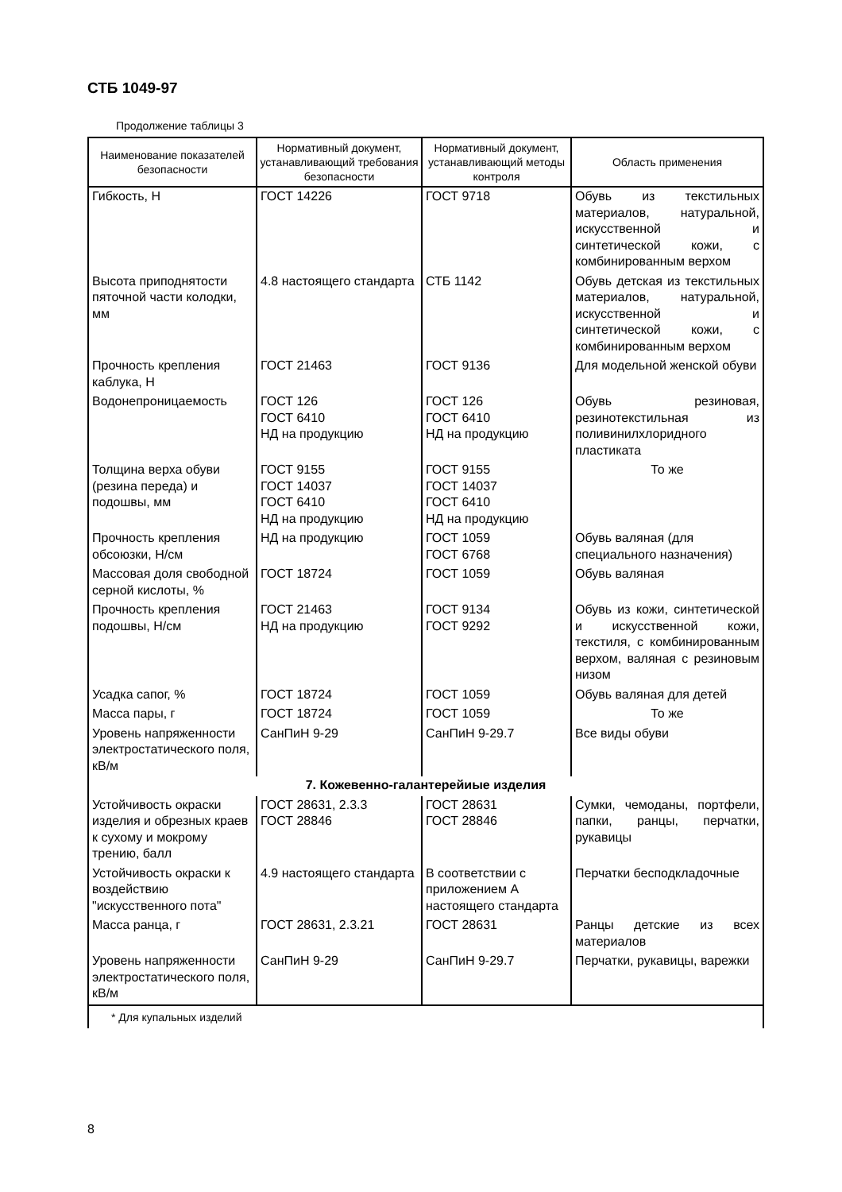СТБ 1049-97
Продолжение таблицы 3
| Наименование показателей безопасности | Нормативный документ, устанавливающий требования безопасности | Нормативный документ, устанавливающий методы контроля | Область применения |
| --- | --- | --- | --- |
| Гибкость, Н | ГОСТ 14226 | ГОСТ 9718 | Обувь из текстильных материалов, натуральной, искусственной и синтетической кожи, с комбинированным верхом |
| Высота приподнятости пяточной части колодки, мм | 4.8 настоящего стандарта | СТБ 1142 | Обувь детская из текстильных материалов, натуральной, искусственной и синтетической кожи, с комбинированным верхом |
| Прочность крепления каблука, Н | ГОСТ 21463 | ГОСТ 9136 | Для модельной женской обуви |
| Водонепроницаемость | ГОСТ 126 ГОСТ 6410 НД на продукцию | ГОСТ 126 ГОСТ 6410 НД на продукцию | Обувь резиновая, резинотекстильная из поливинилхлоридного пластиката |
| Толщина верха обуви (резина переда) и подошвы, мм | ГОСТ 9155 ГОСТ 14037 ГОСТ 6410 НД на продукцию | ГОСТ 9155 ГОСТ 14037 ГОСТ 6410 НД на продукцию | То же |
| Прочность крепления обсоюзки, Н/см | НД на продукцию | ГОСТ 1059 ГОСТ 6768 | Обувь валяная (для специального назначения) |
| Массовая доля свободной серной кислоты, % | ГОСТ 18724 | ГОСТ 1059 | Обувь валяная |
| Прочность крепления подошвы, Н/см | ГОСТ 21463 НД на продукцию | ГОСТ 9134 ГОСТ 9292 | Обувь из кожи, синтетической и искусственной кожи, текстиля, с комбинированным верхом, валяная с резиновым низом |
| Усадка сапог, % | ГОСТ 18724 | ГОСТ 1059 | Обувь валяная для детей |
| Масса пары, г | ГОСТ 18724 | ГОСТ 1059 | То же |
| Уровень напряженности электростатического поля, кВ/м | СанПиН 9-29 | СанПиН 9-29.7 | Все виды обуви |
| 7. Кожевенно-галантерейиые изделия | | | |
| Устойчивость окраски изделия и обрезных краев к сухому и мокрому трению, балл | ГОСТ 28631, 2.3.3 ГОСТ 28846 | ГОСТ 28631 ГОСТ 28846 | Сумки, чемоданы, портфели, папки, ранцы, перчатки, рукавицы |
| Устойчивость окраски к воздействию "искусственного пота" | 4.9 настоящего стандарта | В соответствии с приложением А настоящего стандарта | Перчатки бесподкладочные |
| Масса ранца, г | ГОСТ 28631, 2.3.21 | ГОСТ 28631 | Ранцы детские из всех материалов |
| Уровень напряженности электростатического поля, кВ/м | СанПиН 9-29 | СанПиН 9-29.7 | Перчатки, рукавицы, варежки |
| * Для купальных изделий | | | |
8